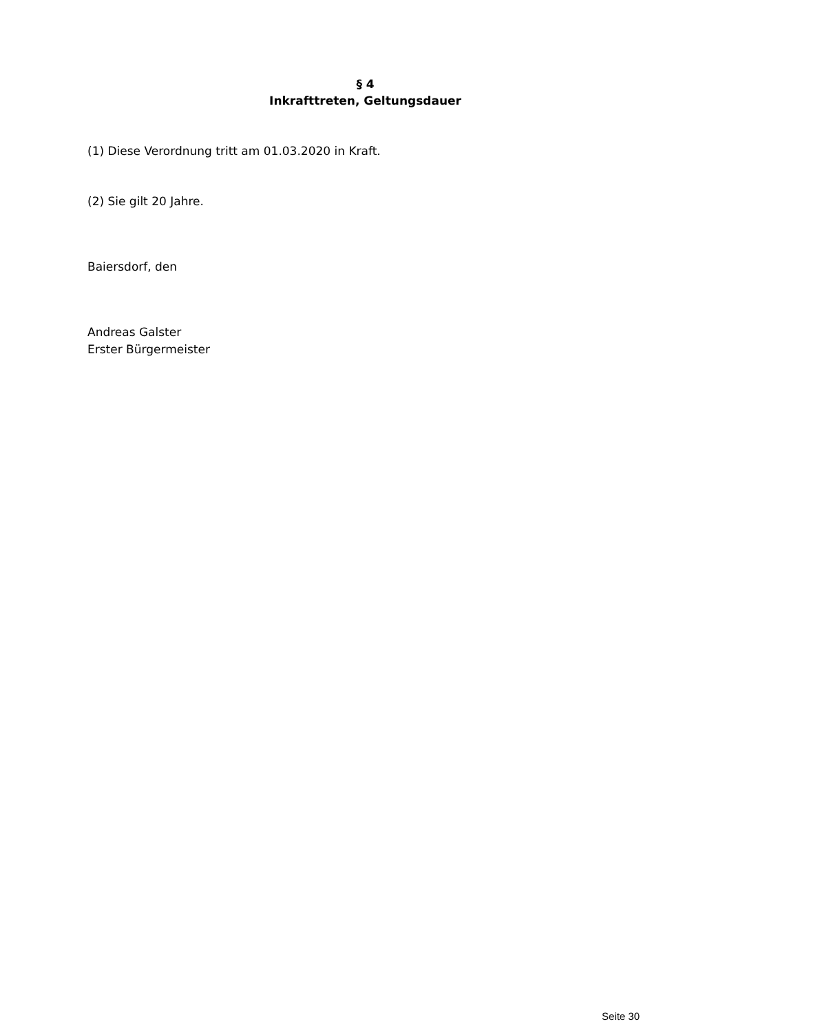§ 4
Inkrafttreten, Geltungsdauer
(1) Diese Verordnung tritt am 01.03.2020 in Kraft.
(2) Sie gilt 20 Jahre.
Baiersdorf, den
Andreas Galster
Erster Bürgermeister
Seite 30